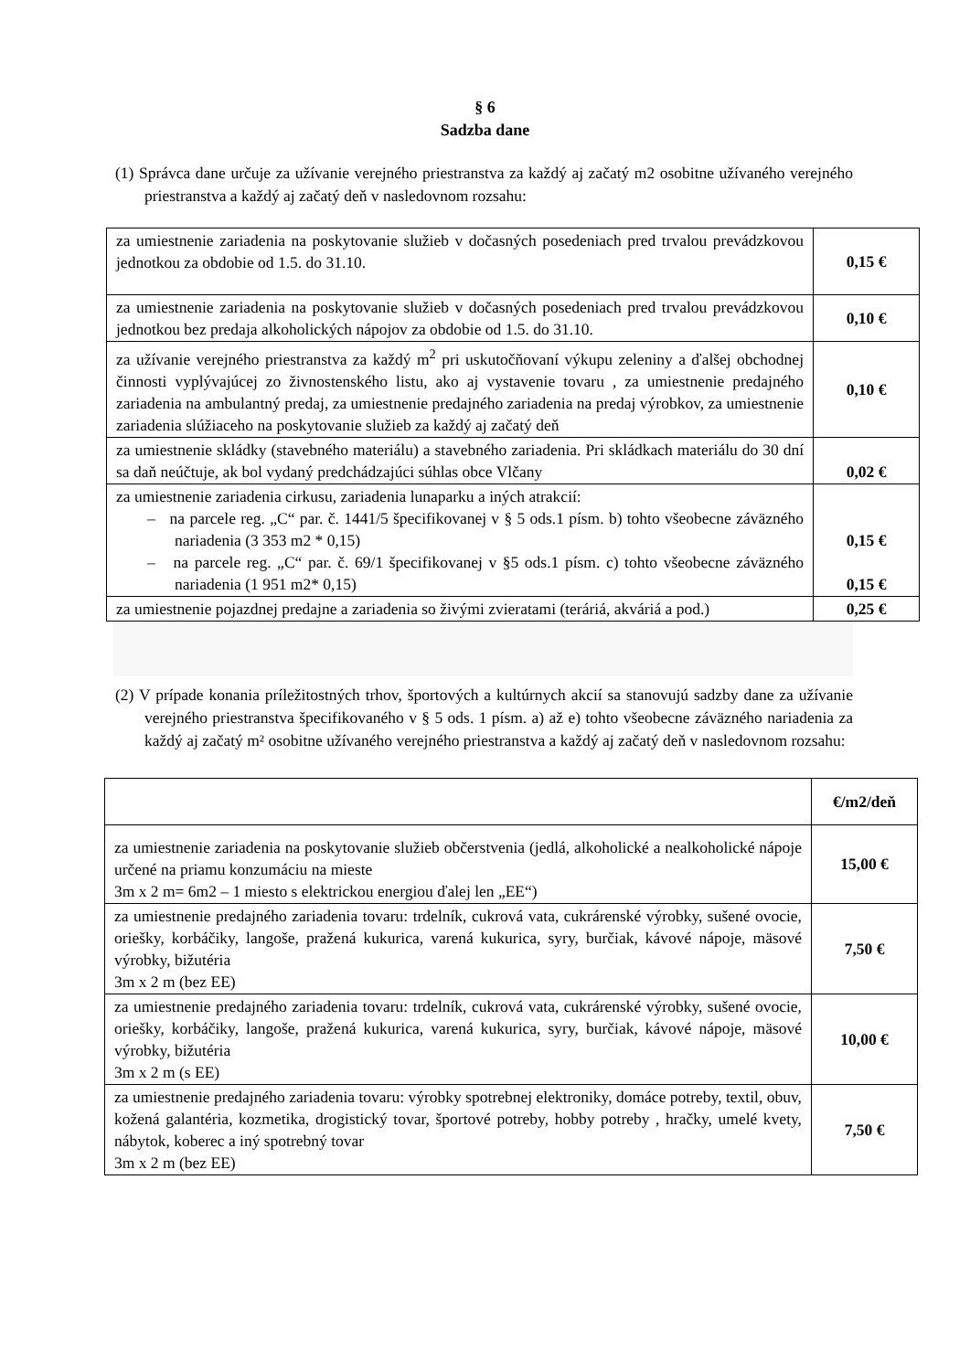§ 6
Sadzba dane
(1) Správca dane určuje za užívanie verejného priestranstva za každý aj začatý m2 osobitne užívaného verejného priestranstva a každý aj začatý deň v nasledovnom rozsahu:
| za umiestnenie zariadenia na poskytovanie služieb v dočasných posedeniach pred trvalou prevádzkovou jednotkou za obdobie od 1.5. do 31.10. | 0,15 € |
| za umiestnenie zariadenia na poskytovanie služieb v dočasných posedeniach pred trvalou prevádzkovou jednotkou bez predaja alkoholických nápojov za obdobie od 1.5. do 31.10. | 0,10 € |
| za užívanie verejného priestranstva za každý m<sup>2</sup> pri uskutočňovaní výkupu zeleniny a ďalšej obchodnej činnosti vyplývajúcej zo živnostenského listu, ako aj vystavenie tovaru , za umiestnenie predajného zariadenia na ambulantný predaj, za umiestnenie predajného zariadenia na predaj výrobkov, za umiestnenie zariadenia slúžiaceho na poskytovanie služieb za každý aj začatý deň | 0,10 € |
| za umiestnenie skládky (stavebného materiálu) a stavebného zariadenia. Pri skládkach materiálu do 30 dní sa daň neúčtuje, ak bol vydaný predchádzajúci súhlas obce Vlčany | 0,02 € |
| za umiestnenie zariadenia cirkusu, zariadenia lunaparku a iných atrakcií: – na parcele reg. „C“ par. č. 1441/5 špecifikovanej v § 5 ods.1 písm. b) tohto všeobecne záväzného nariadenia (3 353 m2 * 0,15) – na parcele reg. „C“ par. č. 69/1 špecifikovanej v §5 ods.1 písm. c) tohto všeobecne záväzného nariadenia (1 951 m2* 0,15) | 0,15 € 0,15 € |
| za umiestnenie pojazdnej predajne a zariadenia so živými zvieratami (teráriá, akváriá a pod.) | 0,25 € |
(2) V prípade konania príležitostných trhov, športových a kultúrnych akcií sa stanovujú sadzby dane za užívanie verejného priestranstva špecifikovaného v § 5 ods. 1 písm. a) až e) tohto všeobecne záväzného nariadenia za každý aj začatý m² osobitne užívaného verejného priestranstva a každý aj začatý deň v nasledovnom rozsahu:
| | €/m2/deň |
| za umiestnenie zariadenia na poskytovanie služieb občerstvenia (jedlá, alkoholické a nealkoholické nápoje určené na priamu konzumáciu na mieste 3m x 2 m= 6m2 – 1 miesto s elektrickou energiou ďalej len „EE“) | 15,00 € |
| za umiestnenie predajného zariadenia tovaru: trdelník, cukrová vata, cukrárenské výrobky, sušené ovocie, oriešky, korbáčiky, langoše, pražená kukurica, varená kukurica, syry, burčiak, kávové nápoje, mäsové výrobky, bižutéria 3m x 2 m (bez EE) | 7,50 € |
| za umiestnenie predajného zariadenia tovaru: trdelník, cukrová vata, cukrárenské výrobky, sušené ovocie, oriešky, korbáčiky, langoše, pražená kukurica, varená kukurica, syry, burčiak, kávové nápoje, mäsové výrobky, bižutéria 3m x 2 m (s EE) | 10,00 € |
| za umiestnenie predajného zariadenia tovaru: výrobky spotrebnej elektroniky, domáce potreby, textil, obuv, kožená galantéria, kozmetika, drogistický tovar, športové potreby, hobby potreby , hračky, umelé kvety, nábytok, koberec a iný spotrebný tovar 3m x 2 m (bez EE) | 7,50 € |